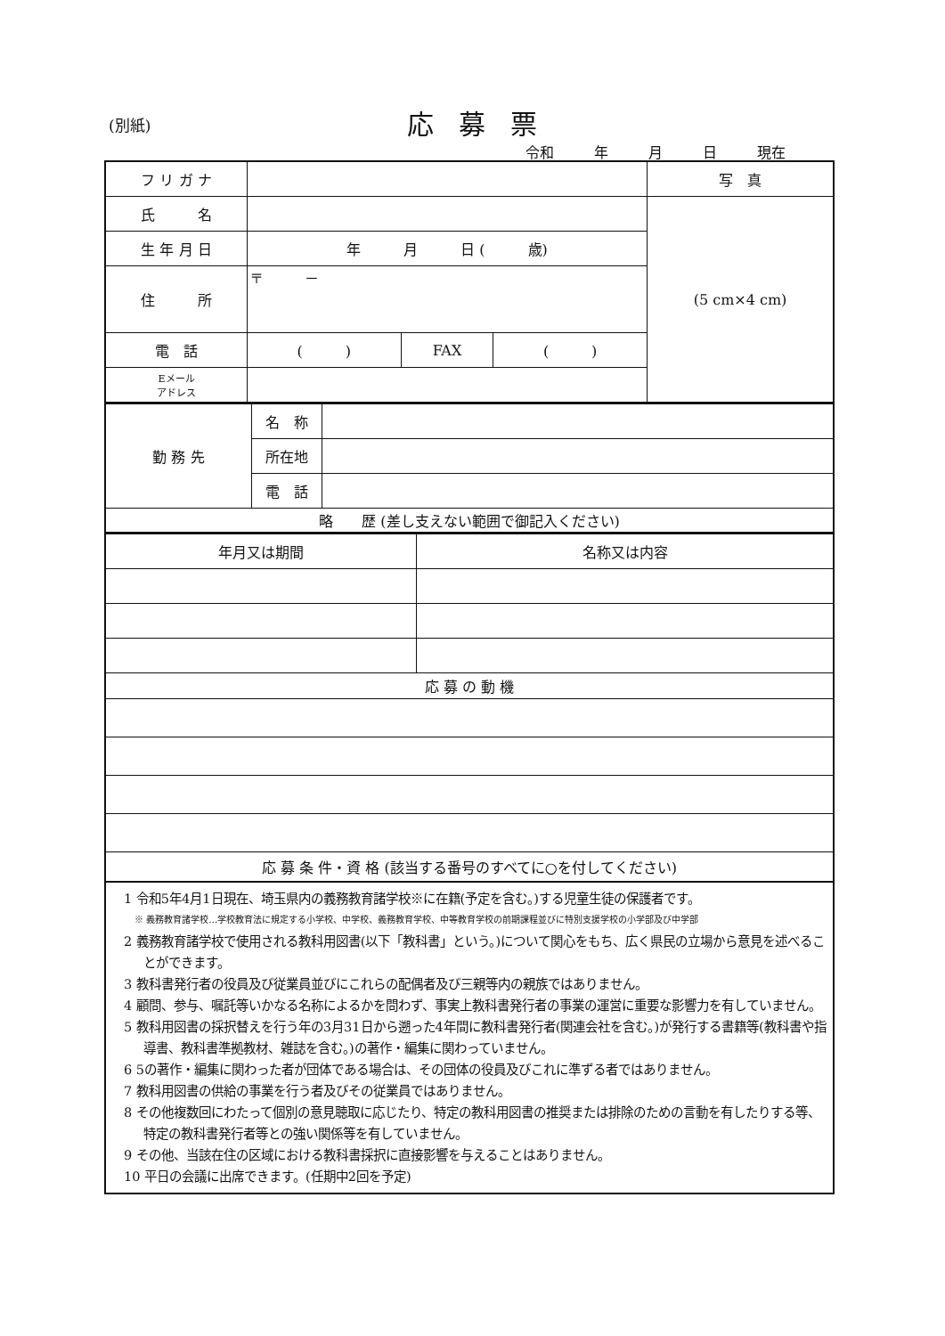(別紙) 応募票
令和 年 月 日 現在
| フ リ ガ ナ | | | | 写 真 |
| 氏 名 | | | | (5 cm×4 cm) |
| 生 年 月 日 | 年 月 日 ( 歳) | | | |
| 住 所 | 〒 － | | | |
| 電 話 | ( ) | FAX | ( ) | |
| Eメール アドレス | | | | |
| 勤 務 先 | 名 称 | |
| | 所在地 | |
| | 電 話 | |
| 略 歴 (差し支えない範囲で御記入ください) | | |
| 年月又は期間 | 名称又は内容 |
| 応 募 の 動 機 | |
| 応 募 条 件・資 格 (該当する番号のすべてに○を付してください) | |
1 令和5年4月1日現在、埼玉県内の義務教育諸学校※に在籍(予定を含む。)する児童生徒の保護者です。
※ 義務教育諸学校…学校教育法に規定する小学校、中学校、義務教育学校、中等教育学校の前期課程並びに特別支援学校の小学部及び中学部
2 義務教育諸学校で使用される教科用図書(以下「教科書」という。)について関心をもち、広く県民の立場から意見を述べることができます。
3 教科書発行者の役員及び従業員並びにこれらの配偶者及び三親等内の親族ではありません。
4 顧問、参与、嘱託等いかなる名称によるかを問わず、事実上教科書発行者の事業の運営に重要な影響力を有していません。
5 教科用図書の採択替えを行う年の3月31日から遡った4年間に教科書発行者(関連会社を含む。)が発行する書籍等(教科書や指導書、教科書準拠教材、雑誌を含む。)の著作・編集に関わっていません。
6 5の著作・編集に関わった者が団体である場合は、その団体の役員及びこれに準ずる者ではありません。
7 教科用図書の供給の事業を行う者及びその従業員ではありません。
8 その他複数回にわたって個別の意見聴取に応じたり、特定の教科用図書の推奨または排除のための言動を有したりする等、特定の教科書発行者等との強い関係等を有していません。
9 その他、当該在住の区域における教科書採択に直接影響を与えることはありません。
10 平日の会議に出席できます。(任期中2回を予定)